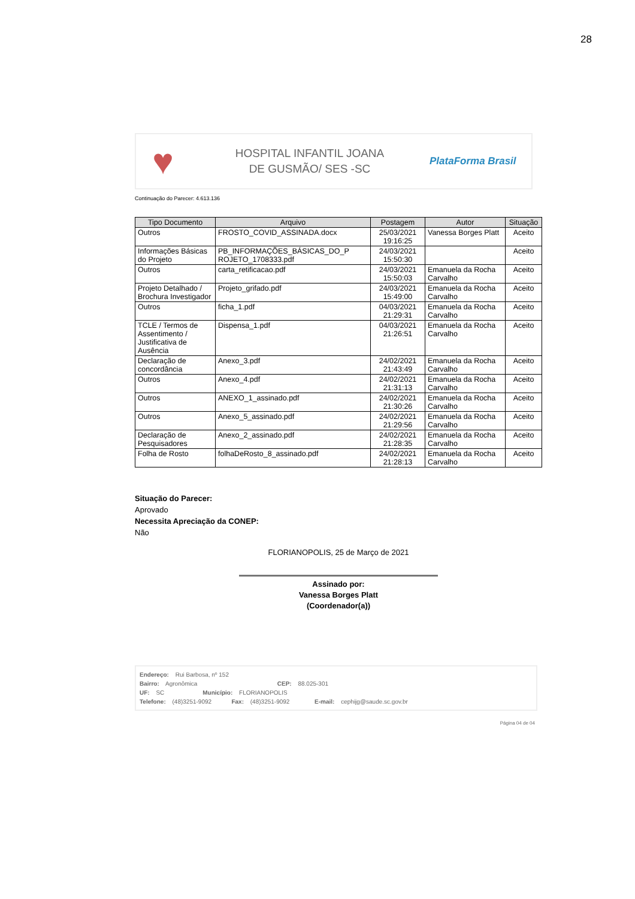28
♥
HOSPITAL INFANTIL JOANA
DE GUSMÃO/ SES -SC
PlataForma Brasil
Continuação do Parecer: 4.613.136
| Tipo Documento | Arquivo | Postagem | Autor | Situação |
| --- | --- | --- | --- | --- |
| Outros | FROSTO_COVID_ASSINADA.docx | 25/03/2021 19:16:25 | Vanessa Borges Platt | Aceito |
| Informações Básicas do Projeto | PB_INFORMAÇÕES_BÁSICAS_DO_P ROJETO_1708333.pdf | 24/03/2021 15:50:30 | | Aceito |
| Outros | carta_retificacao.pdf | 24/03/2021 15:50:03 | Emanuela da Rocha Carvalho | Aceito |
| Projeto Detalhado / Brochura Investigador | Projeto_grifado.pdf | 24/03/2021 15:49:00 | Emanuela da Rocha Carvalho | Aceito |
| Outros | ficha_1.pdf | 04/03/2021 21:29:31 | Emanuela da Rocha Carvalho | Aceito |
| TCLE / Termos de Assentimento / Justificativa de Ausência | Dispensa_1.pdf | 04/03/2021 21:26:51 | Emanuela da Rocha Carvalho | Aceito |
| Declaração de concordância | Anexo_3.pdf | 24/02/2021 21:43:49 | Emanuela da Rocha Carvalho | Aceito |
| Outros | Anexo_4.pdf | 24/02/2021 21:31:13 | Emanuela da Rocha Carvalho | Aceito |
| Outros | ANEXO_1_assinado.pdf | 24/02/2021 21:30:26 | Emanuela da Rocha Carvalho | Aceito |
| Outros | Anexo_5_assinado.pdf | 24/02/2021 21:29:56 | Emanuela da Rocha Carvalho | Aceito |
| Declaração de Pesquisadores | Anexo_2_assinado.pdf | 24/02/2021 21:28:35 | Emanuela da Rocha Carvalho | Aceito |
| Folha de Rosto | folhaDeRosto_8_assinado.pdf | 24/02/2021 21:28:13 | Emanuela da Rocha Carvalho | Aceito |
Situação do Parecer:
Aprovado
Necessita Apreciação da CONEP:
Não
FLORIANOPOLIS, 25 de Março de 2021
Assinado por:
Vanessa Borges Platt
(Coordenador(a))
Endereço: Rui Barbosa, nº 152
Bairro: Agronômica CEP: 88.025-301
UF: SC Município: FLORIANOPOLIS
Telefone: (48)3251-9092 Fax: (48)3251-9092 E-mail: cephijg@saude.sc.gov.br
Página 04 de 04